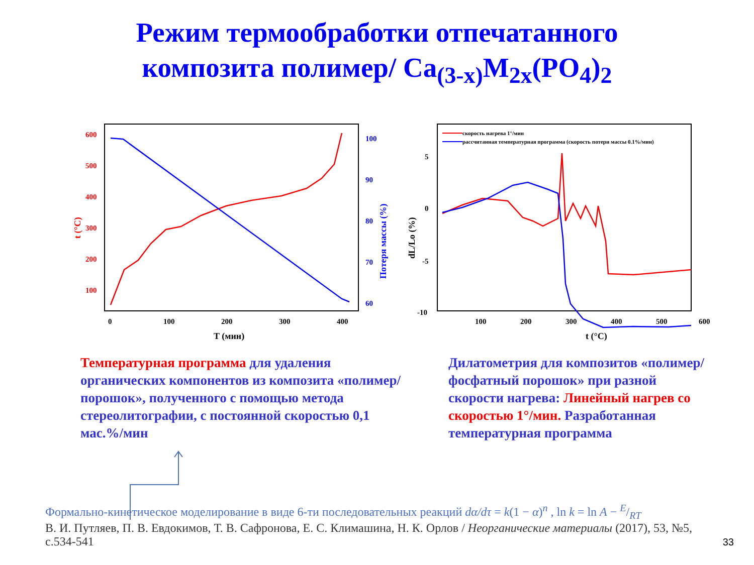Режим термообработки отпечатанного
композита полимер/ Ca<sub>(3-x)</sub>M<sub>2x</sub>(PO<sub>4</sub>)<sub>2</sub>
600
500
400
300
200
100
t (°C)
100
90
80
70
60
Потеря массы (%)
0
100
200
300
400
T (мин)
скорость нагрева 1°/мин
рассчитанная температурная программа (скорость потери массы 0.1%/мин)
5
0
-5
-10
dL/Lo (%)
100
200
300
400
500
600
t (°C)
Температурная программа для удаления органических компонентов из композита «полимер/порошок», полученного с помощью метода стереолитографии, с постоянной скоростью 0,1 мас.%/мин
Дилатометрия для композитов «полимер/фосфатный порошок» при разной скорости нагрева: Линейный нагрев со скоростью 1°/мин. Разработанная температурная программа
Формально-кинетическое моделирование в виде 6-ти последовательных реакций dα/dτ = k(1 − α)<sup>n</sup> , ln k = ln A − E/RT
В. И. Путляев, П. В. Евдокимов, Т. В. Сафронова, Е. С. Климашина, Н. К. Орлов / Неорганические материалы (2017), 53, №5, с.534-541
33